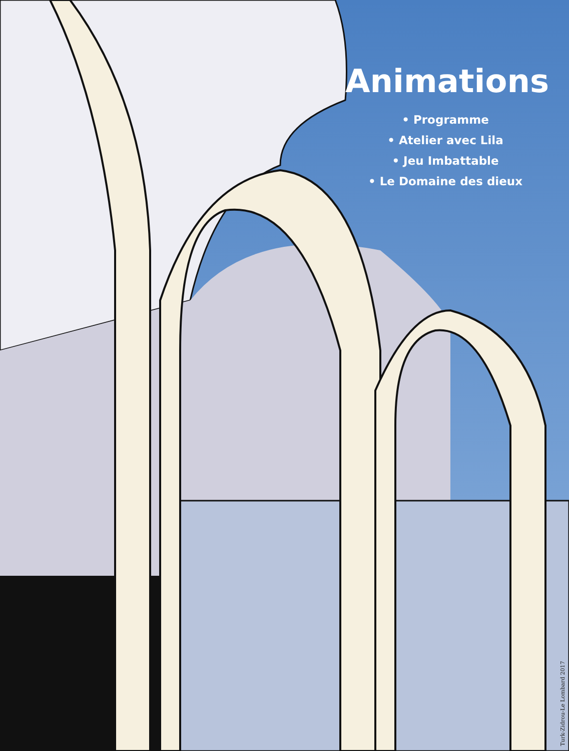Animations
• Programme
• Atelier avec Lila
• Jeu Imbattable
• Le Domaine des dieux
Turk-Zidrou-Le Lombard 2017